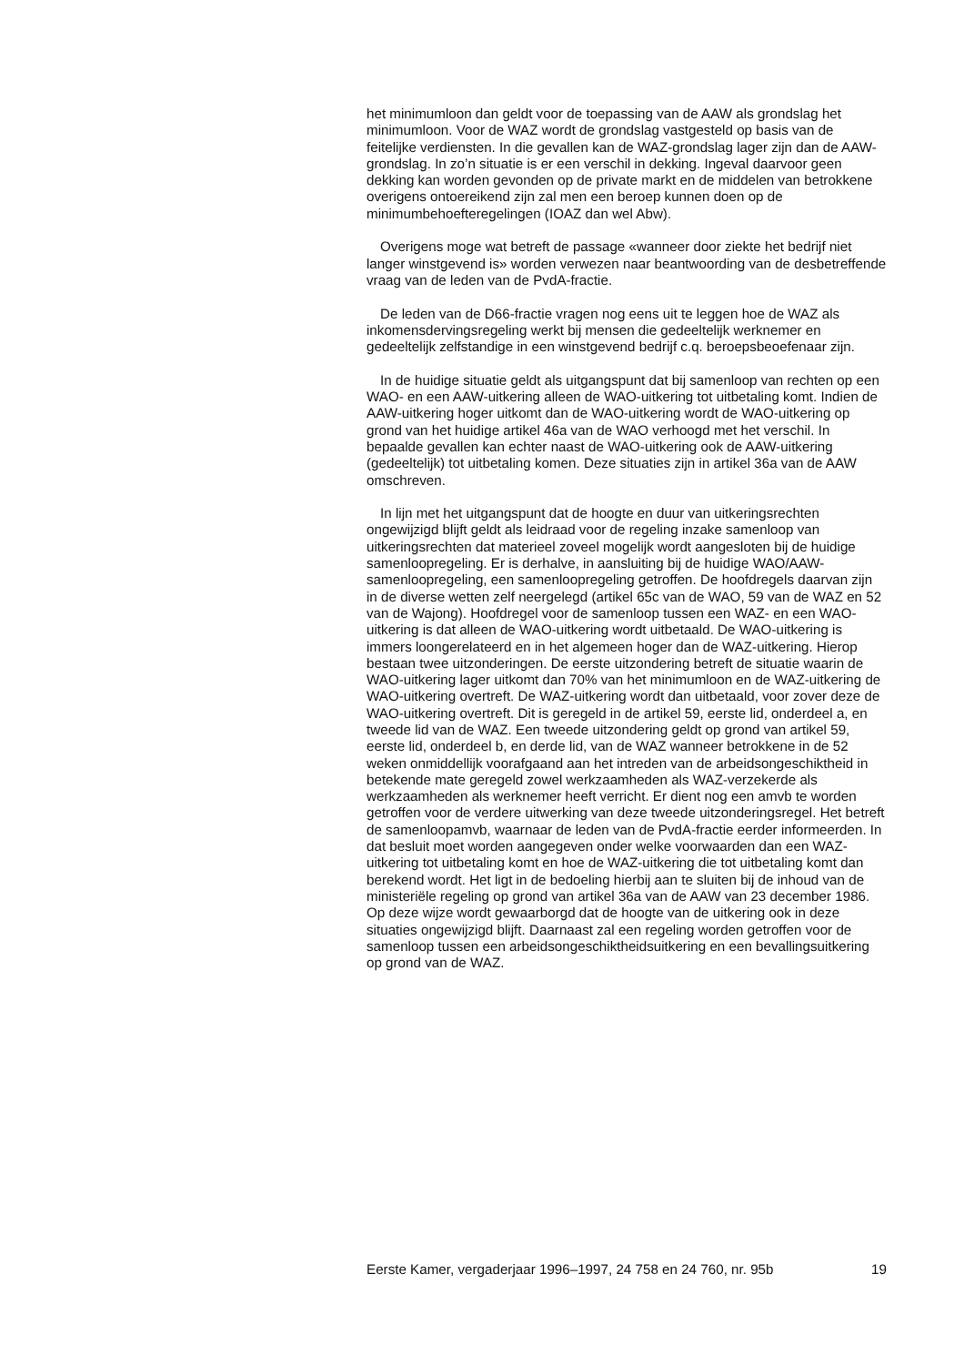het minimumloon dan geldt voor de toepassing van de AAW als grondslag het minimumloon. Voor de WAZ wordt de grondslag vastgesteld op basis van de feitelijke verdiensten. In die gevallen kan de WAZ-grondslag lager zijn dan de AAW-grondslag. In zo’n situatie is er een verschil in dekking. Ingeval daarvoor geen dekking kan worden gevonden op de private markt en de middelen van betrokkene overigens ontoereikend zijn zal men een beroep kunnen doen op de minimumbehoefteregelingen (IOAZ dan wel Abw).
Overigens moge wat betreft de passage «wanneer door ziekte het bedrijf niet langer winstgevend is» worden verwezen naar beantwoording van de desbetreffende vraag van de leden van de PvdA-fractie.
De leden van de D66-fractie vragen nog eens uit te leggen hoe de WAZ als inkomensdervingsregeling werkt bij mensen die gedeeltelijk werknemer en gedeeltelijk zelfstandige in een winstgevend bedrijf c.q. beroepsbeoefenaar zijn.
In de huidige situatie geldt als uitgangspunt dat bij samenloop van rechten op een WAO- en een AAW-uitkering alleen de WAO-uitkering tot uitbetaling komt. Indien de AAW-uitkering hoger uitkomt dan de WAO-uitkering wordt de WAO-uitkering op grond van het huidige artikel 46a van de WAO verhoogd met het verschil. In bepaalde gevallen kan echter naast de WAO-uitkering ook de AAW-uitkering (gedeeltelijk) tot uitbetaling komen. Deze situaties zijn in artikel 36a van de AAW omschreven.
In lijn met het uitgangspunt dat de hoogte en duur van uitkeringsrechten ongewijzigd blijft geldt als leidraad voor de regeling inzake samenloop van uitkeringsrechten dat materieel zoveel mogelijk wordt aangesloten bij de huidige samenloopregeling. Er is derhalve, in aansluiting bij de huidige WAO/AAW-samenloopregeling, een samenloopregeling getroffen. De hoofdregels daarvan zijn in de diverse wetten zelf neergelegd (artikel 65c van de WAO, 59 van de WAZ en 52 van de Wajong). Hoofdregel voor de samenloop tussen een WAZ- en een WAO-uitkering is dat alleen de WAO-uitkering wordt uitbetaald. De WAO-uitkering is immers loongerelateerd en in het algemeen hoger dan de WAZ-uitkering. Hierop bestaan twee uitzonderingen. De eerste uitzondering betreft de situatie waarin de WAO-uitkering lager uitkomt dan 70% van het minimumloon en de WAZ-uitkering de WAO-uitkering overtreft. De WAZ-uitkering wordt dan uitbetaald, voor zover deze de WAO-uitkering overtreft. Dit is geregeld in de artikel 59, eerste lid, onderdeel a, en tweede lid van de WAZ. Een tweede uitzondering geldt op grond van artikel 59, eerste lid, onderdeel b, en derde lid, van de WAZ wanneer betrokkene in de 52 weken onmiddellijk voorafgaand aan het intreden van de arbeidsongeschiktheid in betekende mate geregeld zowel werkzaamheden als WAZ-verzekerde als werkzaamheden als werknemer heeft verricht. Er dient nog een amvb te worden getroffen voor de verdere uitwerking van deze tweede uitzonderingsregel. Het betreft de samenloopamvb, waarnaar de leden van de PvdA-fractie eerder informeerden. In dat besluit moet worden aangegeven onder welke voorwaarden dan een WAZ-uitkering tot uitbetaling komt en hoe de WAZ-uitkering die tot uitbetaling komt dan berekend wordt. Het ligt in de bedoeling hierbij aan te sluiten bij de inhoud van de ministeriële regeling op grond van artikel 36a van de AAW van 23 december 1986. Op deze wijze wordt gewaarborgd dat de hoogte van de uitkering ook in deze situaties ongewijzigd blijft. Daarnaast zal een regeling worden getroffen voor de samenloop tussen een arbeidsongeschiktheidsuitkering en een bevallingsuitkering op grond van de WAZ.
Eerste Kamer, vergaderjaar 1996–1997, 24 758 en 24 760, nr. 95b 19